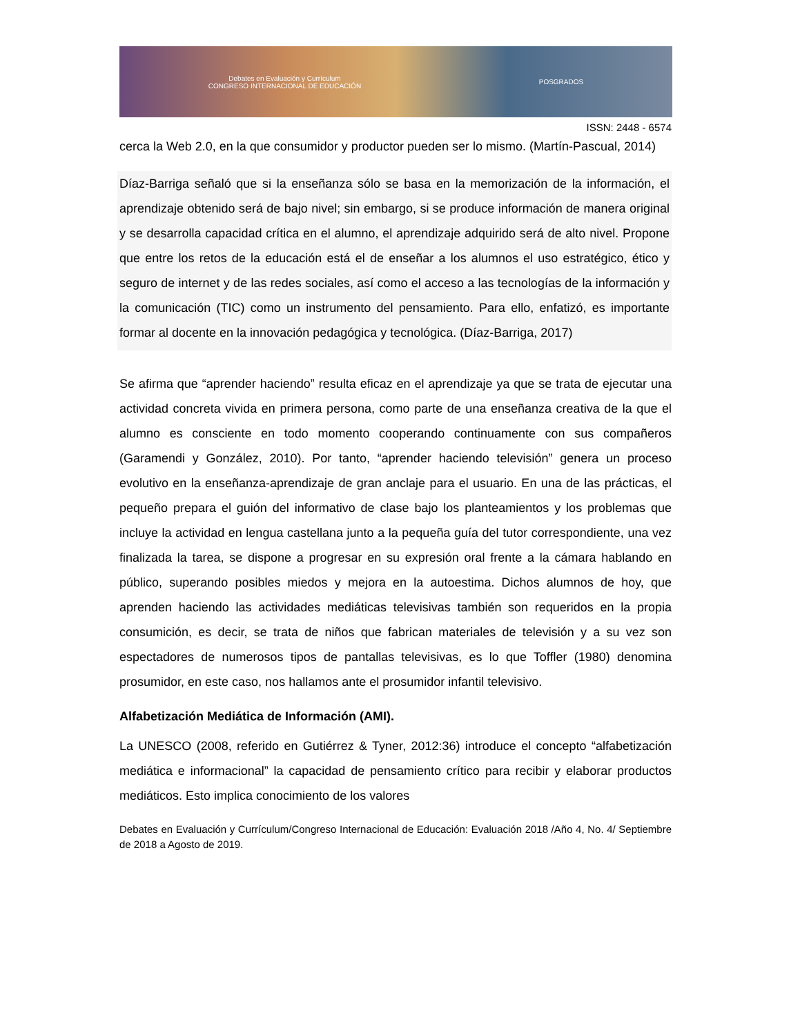Debates en Evaluación y Currículum
CONGRESO INTERNACIONAL DE EDUCACIÓN POSGRADOS
ISSN: 2448 - 6574
cerca la Web 2.0, en la que consumidor y productor pueden ser lo mismo. (Martín-Pascual, 2014)
Díaz-Barriga señaló que si la enseñanza sólo se basa en la memorización de la información, el aprendizaje obtenido será de bajo nivel; sin embargo, si se produce información de manera original y se desarrolla capacidad crítica en el alumno, el aprendizaje adquirido será de alto nivel. Propone que entre los retos de la educación está el de enseñar a los alumnos el uso estratégico, ético y seguro de internet y de las redes sociales, así como el acceso a las tecnologías de la información y la comunicación (TIC) como un instrumento del pensamiento. Para ello, enfatizó, es importante formar al docente en la innovación pedagógica y tecnológica. (Díaz-Barriga, 2017)
Se afirma que “aprender haciendo” resulta eficaz en el aprendizaje ya que se trata de ejecutar una actividad concreta vivida en primera persona, como parte de una enseñanza creativa de la que el alumno es consciente en todo momento cooperando continuamente con sus compañeros (Garamendi y González, 2010). Por tanto, “aprender haciendo televisión” genera un proceso evolutivo en la enseñanza-aprendizaje de gran anclaje para el usuario. En una de las prácticas, el pequeño prepara el guión del informativo de clase bajo los planteamientos y los problemas que incluye la actividad en lengua castellana junto a la pequeña guía del tutor correspondiente, una vez finalizada la tarea, se dispone a progresar en su expresión oral frente a la cámara hablando en público, superando posibles miedos y mejora en la autoestima. Dichos alumnos de hoy, que aprenden haciendo las actividades mediáticas televisivas también son requeridos en la propia consumición, es decir, se trata de niños que fabrican materiales de televisión y a su vez son espectadores de numerosos tipos de pantallas televisivas, es lo que Toffler (1980) denomina prosumidor, en este caso, nos hallamos ante el prosumidor infantil televisivo.
Alfabetización Mediática de Información (AMI).
La UNESCO (2008, referido en Gutiérrez & Tyner, 2012:36) introduce el concepto “alfabetización mediática e informacional” la capacidad de pensamiento crítico para recibir y elaborar productos mediáticos. Esto implica conocimiento de los valores
Debates en Evaluación y Currículum/Congreso Internacional de Educación: Evaluación 2018 /Año 4, No. 4/ Septiembre de 2018 a Agosto de 2019.